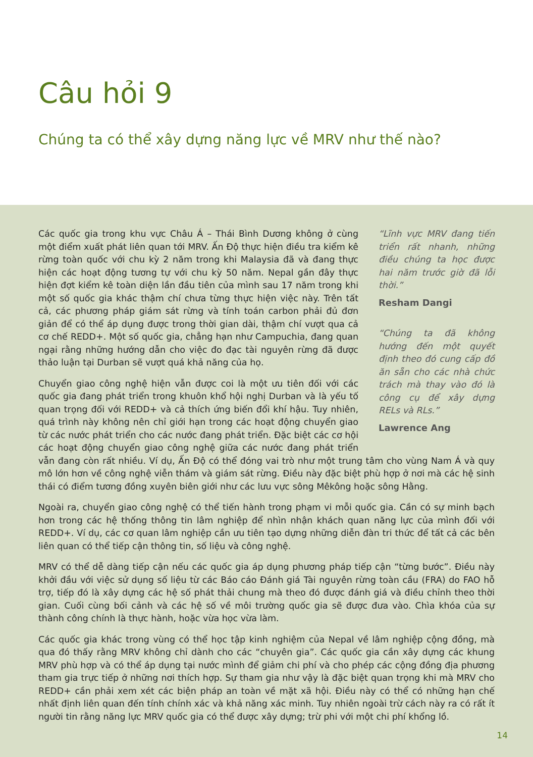Câu hỏi 9
Chúng ta có thể xây dựng năng lực về MRV như thế nào?
“Lĩnh vực MRV đang tiến triển rất nhanh, những điều chúng ta học được hai năm trước giờ đã lỗi thời.”
Resham Dangi
“Chúng ta đã không hướng đến một quyết định theo đó cung cấp đồ ăn sẵn cho các nhà chức trách mà thay vào đó là công cụ để xây dựng RELs và RLs.”
Lawrence Ang
Các quốc gia trong khu vực Châu Á – Thái Bình Dương không ở cùng một điểm xuất phát liên quan tới MRV. Ấn Độ thực hiện điều tra kiểm kê rừng toàn quốc với chu kỳ 2 năm trong khi Malaysia đã và đang thực hiện các hoạt động tương tự với chu kỳ 50 năm. Nepal gần đây thực hiện đợt kiểm kê toàn diện lần đầu tiên của mình sau 17 năm trong khi một số quốc gia khác thậm chí chưa từng thực hiện việc này. Trên tất cả, các phương pháp giám sát rừng và tính toán carbon phải đủ đơn giản để có thể áp dụng được trong thời gian dài, thậm chí vượt qua cả cơ chế REDD+. Một số quốc gia, chẳng hạn như Campuchia, đang quan ngại rằng những hướng dẫn cho việc đo đạc tài nguyên rừng đã được thảo luận tại Durban sẽ vượt quá khả năng của họ.
Chuyển giao công nghệ hiện vẫn được coi là một ưu tiên đối với các quốc gia đang phát triển trong khuôn khổ hội nghị Durban và là yếu tố quan trọng đối với REDD+ và cả thích ứng biến đổi khí hậu. Tuy nhiên, quá trình này không nên chỉ giới hạn trong các hoạt động chuyển giao từ các nước phát triển cho các nước đang phát triển. Đặc biệt các cơ hội các hoạt động chuyển giao công nghệ giữa các nước đang phát triển vẫn đang còn rất nhiều. Ví dụ, Ấn Độ có thể đóng vai trò như một trung tâm cho vùng Nam Á và quy mô lớn hơn về công nghệ viễn thám và giám sát rừng. Điều này đặc biệt phù hợp ở nơi mà các hệ sinh thái có điểm tương đồng xuyên biên giới như các lưu vực sông Mêkông hoặc sông Hằng.
Ngoài ra, chuyển giao công nghệ có thể tiến hành trong phạm vi mỗi quốc gia. Cần có sự minh bạch hơn trong các hệ thống thông tin lâm nghiệp để nhìn nhận khách quan năng lực của mình đối với REDD+. Ví dụ, các cơ quan lâm nghiệp cần ưu tiên tạo dựng những diễn đàn tri thức để tất cả các bên liên quan có thể tiếp cận thông tin, số liệu và công nghệ.
MRV có thể dễ dàng tiếp cận nếu các quốc gia áp dụng phương pháp tiếp cận “từng bước”. Điều này khởi đầu với việc sử dụng số liệu từ các Báo cáo Đánh giá Tài nguyên rừng toàn cầu (FRA) do FAO hỗ trợ, tiếp đó là xây dựng các hệ số phát thải chung mà theo đó được đánh giá và điều chỉnh theo thời gian. Cuối cùng bối cảnh và các hệ số về môi trường quốc gia sẽ được đưa vào. Chìa khóa của sự thành công chính là thực hành, hoặc vừa học vừa làm.
Các quốc gia khác trong vùng có thể học tập kinh nghiệm của Nepal về lâm nghiệp cộng đồng, mà qua đó thấy rằng MRV không chỉ dành cho các “chuyên gia”. Các quốc gia cần xây dựng các khung MRV phù hợp và có thể áp dụng tại nước mình để giảm chi phí và cho phép các cộng đồng địa phương tham gia trực tiếp ở những nơi thích hợp. Sự tham gia như vậy là đặc biệt quan trọng khi mà MRV cho REDD+ cần phải xem xét các biện pháp an toàn về mặt xã hội. Điều này có thể có những hạn chế nhất định liên quan đến tính chính xác và khả năng xác minh. Tuy nhiên ngoài trừ cách này ra có rất ít người tin rằng năng lực MRV quốc gia có thể được xây dựng; trừ phi với một chi phí khổng lồ.
14